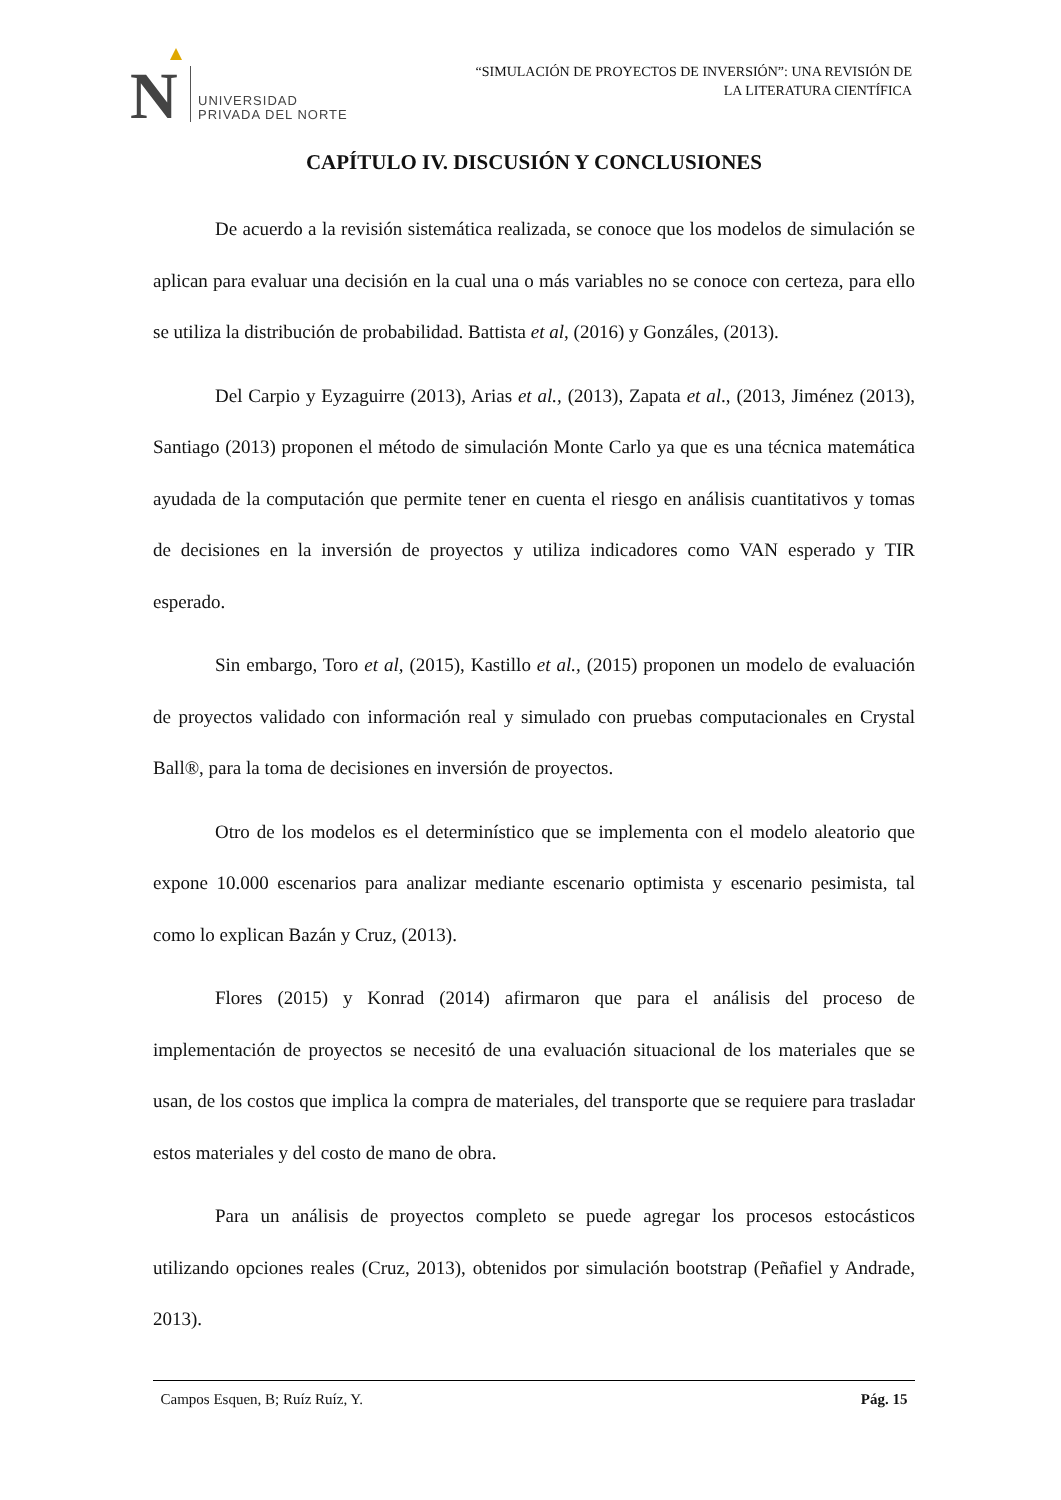N
UNIVERSIDAD
PRIVADA DEL NORTE
“SIMULACIÓN DE PROYECTOS DE INVERSIÓN”: UNA REVISIÓN DE
LA LITERATURA CIENTÍFICA
CAPÍTULO IV. DISCUSIÓN Y CONCLUSIONES
De acuerdo a la revisión sistemática realizada, se conoce que los modelos de simulación se aplican para evaluar una decisión en la cual una o más variables no se conoce con certeza, para ello se utiliza la distribución de probabilidad. Battista et al, (2016) y Gonzáles, (2013).
Del Carpio y Eyzaguirre (2013), Arias et al., (2013), Zapata et al., (2013, Jiménez (2013), Santiago (2013) proponen el método de simulación Monte Carlo ya que es una técnica matemática ayudada de la computación que permite tener en cuenta el riesgo en análisis cuantitativos y tomas de decisiones en la inversión de proyectos y utiliza indicadores como VAN esperado y TIR esperado.
Sin embargo, Toro et al, (2015), Kastillo et al., (2015) proponen un modelo de evaluación de proyectos validado con información real y simulado con pruebas computacionales en Crystal Ball®, para la toma de decisiones en inversión de proyectos.
Otro de los modelos es el determinístico que se implementa con el modelo aleatorio que expone 10.000 escenarios para analizar mediante escenario optimista y escenario pesimista, tal como lo explican Bazán y Cruz, (2013).
Flores (2015) y Konrad (2014) afirmaron que para el análisis del proceso de implementación de proyectos se necesitó de una evaluación situacional de los materiales que se usan, de los costos que implica la compra de materiales, del transporte que se requiere para trasladar estos materiales y del costo de mano de obra.
Para un análisis de proyectos completo se puede agregar los procesos estocásticos utilizando opciones reales (Cruz, 2013), obtenidos por simulación bootstrap (Peñafiel y Andrade, 2013).
Campos Esquen, B; Ruíz Ruíz, Y. Pág. 15